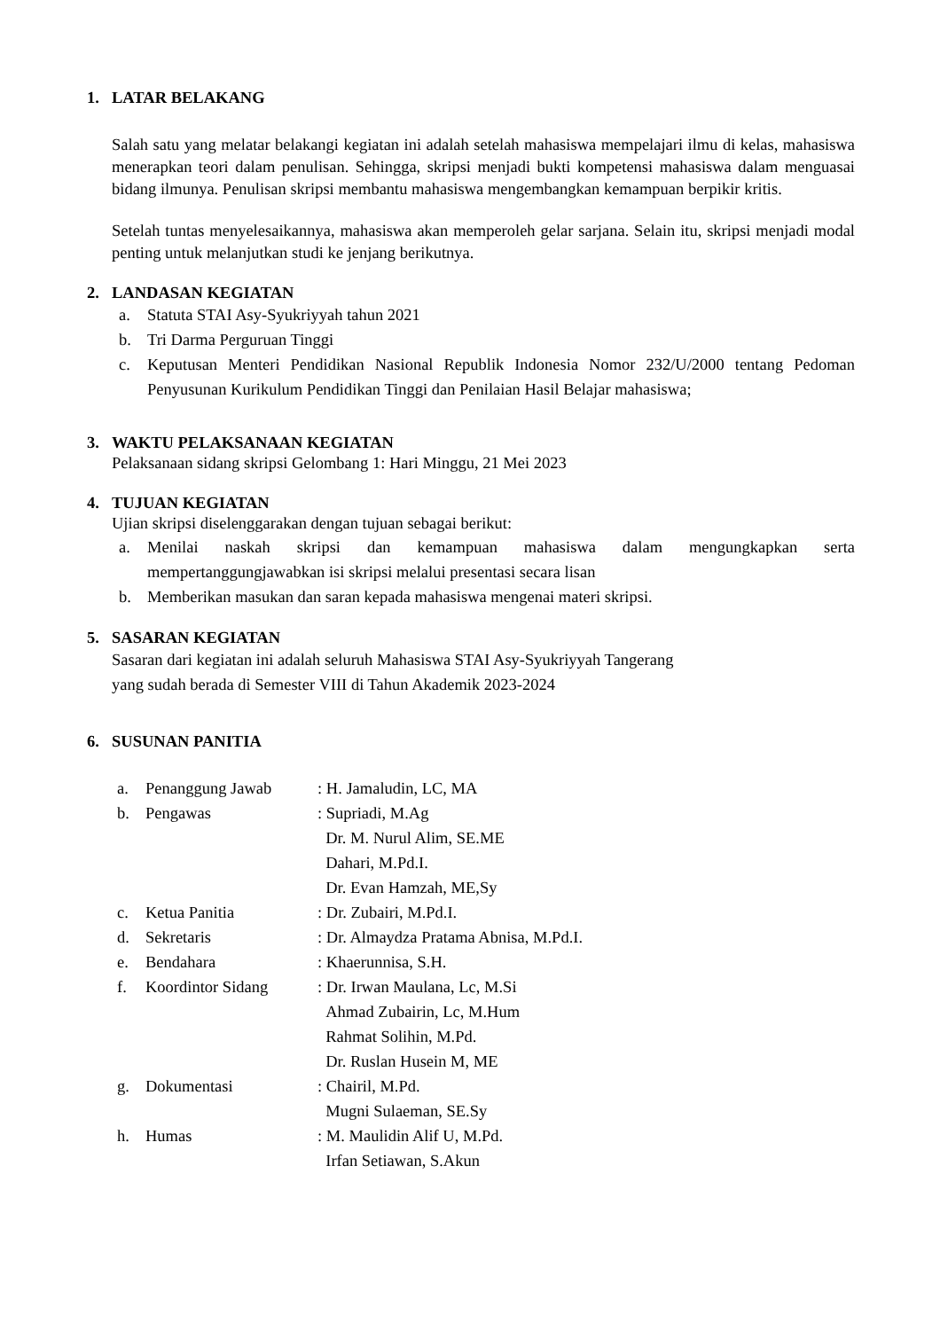1. LATAR BELAKANG
Salah satu yang melatar belakangi kegiatan ini adalah setelah mahasiswa mempelajari ilmu di kelas, mahasiswa menerapkan teori dalam penulisan. Sehingga, skripsi menjadi bukti kompetensi mahasiswa dalam menguasai bidang ilmunya. Penulisan skripsi membantu mahasiswa mengembangkan kemampuan berpikir kritis.
Setelah tuntas menyelesaikannya, mahasiswa akan memperoleh gelar sarjana. Selain itu, skripsi menjadi modal penting untuk melanjutkan studi ke jenjang berikutnya.
2. LANDASAN KEGIATAN
a. Statuta STAI Asy-Syukriyyah tahun 2021
b. Tri Darma Perguruan Tinggi
c. Keputusan Menteri Pendidikan Nasional Republik Indonesia Nomor 232/U/2000 tentang Pedoman Penyusunan Kurikulum Pendidikan Tinggi dan Penilaian Hasil Belajar mahasiswa;
3. WAKTU PELAKSANAAN KEGIATAN
Pelaksanaan sidang skripsi Gelombang 1: Hari Minggu, 21 Mei 2023
4. TUJUAN KEGIATAN
Ujian skripsi diselenggarakan dengan tujuan sebagai berikut:
a. Menilai naskah skripsi dan kemampuan mahasiswa dalam mengungkapkan serta mempertanggungjawabkan isi skripsi melalui presentasi secara lisan
b. Memberikan masukan dan saran kepada mahasiswa mengenai materi skripsi.
5. SASARAN KEGIATAN
Sasaran dari kegiatan ini adalah seluruh Mahasiswa STAI Asy-Syukriyyah Tangerang
yang sudah berada di Semester VIII di Tahun Akademik 2023-2024
6. SUSUNAN PANITIA
| a. | Penanggung Jawab | : H. Jamaludin, LC, MA |
| b. | Pengawas | : Supriadi, M.Ag Dr. M. Nurul Alim, SE.ME Dahari, M.Pd.I. Dr. Evan Hamzah, ME,Sy |
| c. | Ketua Panitia | : Dr. Zubairi, M.Pd.I. |
| d. | Sekretaris | : Dr. Almaydza Pratama Abnisa, M.Pd.I. |
| e. | Bendahara | : Khaerunnisa, S.H. |
| f. | Koordintor Sidang | : Dr. Irwan Maulana, Lc, M.Si Ahmad Zubairin, Lc, M.Hum Rahmat Solihin, M.Pd. Dr. Ruslan Husein M, ME |
| g. | Dokumentasi | : Chairil, M.Pd. Mugni Sulaeman, SE.Sy |
| h. | Humas | : M. Maulidin Alif U, M.Pd. Irfan Setiawan, S.Akun |